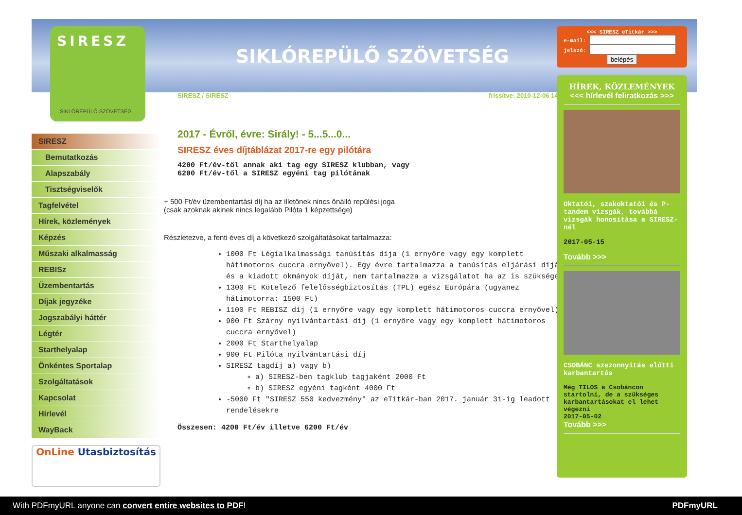SIRESZ
SIKLÓREPÜLŐ SZÖVETSÉG
SIKLÓREPÜLŐ SZÖVETSÉG
SIRESZ
Bemutatkozás
Alapszabály
Tisztségviselők
Tagfelvétel
Hírek, közlemények
Képzés
Műszaki alkalmasság
REBISz
Üzembentartás
Díjak jegyzéke
Jogszabályi háttér
Légtér
Starthelyalap
Önkéntes Sportalap
Szolgáltatások
Kapcsolat
Hírlevél
WayBack
OnLine Utasbiztosítás
SIRESZ / SIRESZ frissítve: 2010-12-06 14:14:08
2017 - Évről, évre: Sirály! - 5...5...0...
SIRESZ éves díjtáblázat 2017-re egy pilótára
4200 Ft/év-től annak aki tag egy SIRESZ klubban, vagy
6200 Ft/év-től a SIRESZ egyéni tag pilótának
+ 500 Ft/év üzembentartási díj ha az illetőnek nincs önálló repülési joga
(csak azoknak akinek nincs legalább Pilóta 1 képzettsége)
Részletezve, a fenti éves díj a következő szolgáltatásokat tartalmazza:
1000 Ft Légialkalmassági tanúsítás díja (1 ernyőre vagy egy komplett hátimotoros cuccra ernyővel). Egy évre tartalmazza a tanúsítás eljárási díját és a kiadott okmányok díját, nem tartalmazza a vizsgálatot ha az is szükséges.
1300 Ft Kötelező felelősségbiztosítás (TPL) egész Európára (ugyanez hátimotorra: 1500 Ft)
1100 Ft REBISZ díj (1 ernyőre vagy egy komplett hátimotoros cuccra ernyővel)
900 Ft Szárny nyilvántartási díj (1 ernyőre vagy egy komplett hátimotoros cuccra ernyővel)
2000 Ft Starthelyalap
900 Ft Pilóta nyilvántartási díj
SIRESZ tagdíj a) vagy b)
a) SIRESZ-ben tagklub tagjaként 2000 Ft
b) SIRESZ egyéni tagként 4000 Ft
-5000 Ft "SIRESZ 550 kedvezmény" az eTitkár-ban 2017. január 31-ig leadott rendelésekre
Összesen: 4200 Ft/év illetve 6200 Ft/év
<<< SIRESZ eTitkár >>>
e-mail:
jelszó:
belépés
HÍREK, KÖZLEMÉNYEK
<<< hírlevél feliratkozás >>>
Oktatói, szakoktatói és P-tandem vizsgák, továbbá vizsgák honosítása a SIRESZ-nél
2017-05-15
Tovább >>>
CSOBÁNC szezonnyitás előtti karbantartás
Még TILOS a Csobáncon startolni, de a szükséges karbantartásokat el lehet végezni
2017-05-02
Tovább >>>
With PDFmyURL anyone can convert entire websites to PDF! PDFmyURL